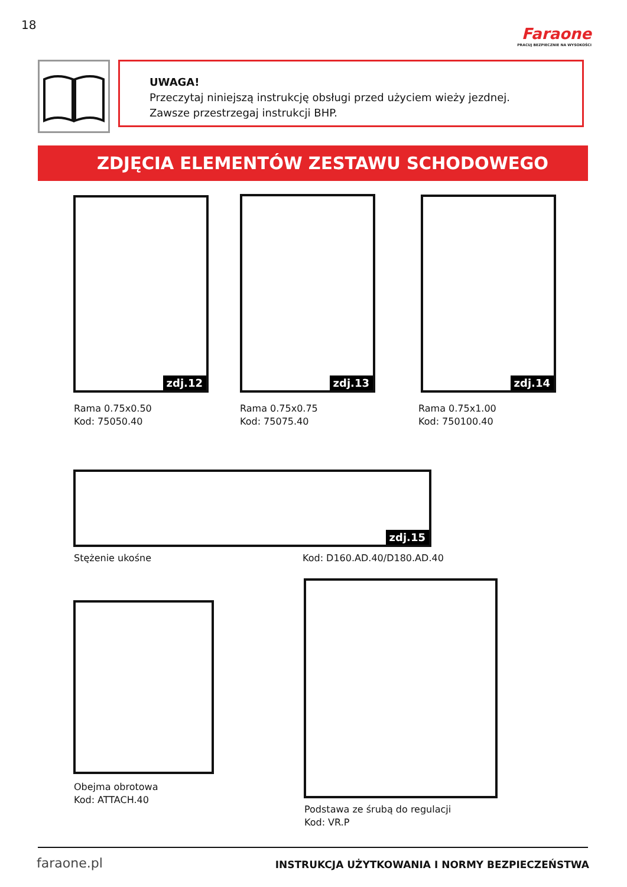18
Faraone
PRACUJ BEZPIECZNIE NA WYSOKOŚCI
UWAGA!
Przeczytaj niniejszą instrukcję obsługi przed użyciem wieży jezdnej.
Zawsze przestrzegaj instrukcji BHP.
ZDJĘCIA ELEMENTÓW ZESTAWU SCHODOWEGO
zdj.12
Rama 0.75x0.50
Kod: 75050.40
zdj.13
Rama 0.75x0.75
Kod: 75075.40
zdj.14
Rama 0.75x1.00
Kod: 750100.40
zdj.15
Stężenie ukośne Kod: D160.AD.40/D180.AD.40
Obejma obrotowa
Kod: ATTACH.40
Podstawa ze śrubą do regulacji
Kod: VR.P
faraone.pl
INSTRUKCJA UŻYTKOWANIA I NORMY BEZPIECZEŃSTWA